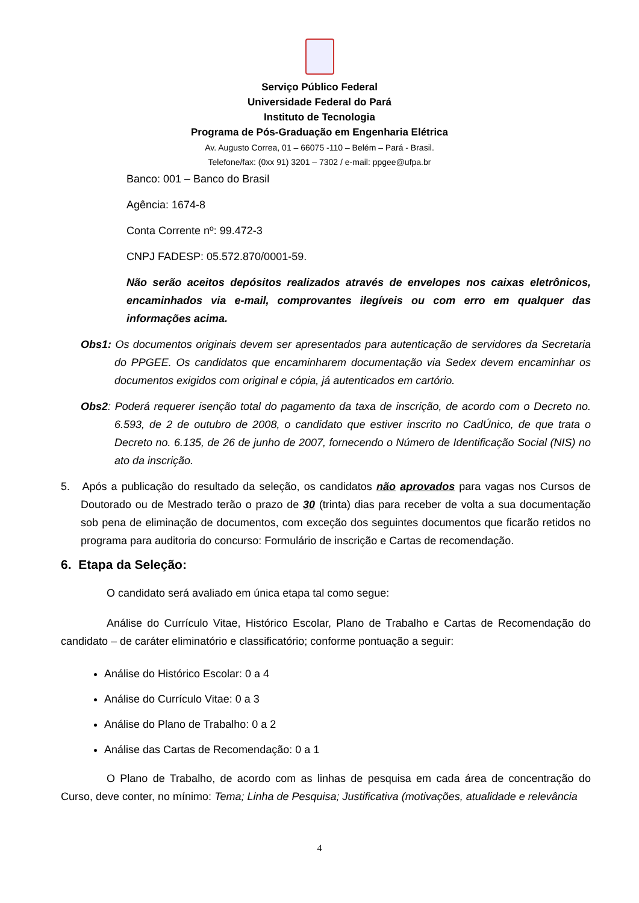Serviço Público Federal
Universidade Federal do Pará
Instituto de Tecnologia
Programa de Pós-Graduação em Engenharia Elétrica
Av. Augusto Correa, 01 – 66075 -110 – Belém – Pará - Brasil.
Telefone/fax: (0xx 91) 3201 – 7302 / e-mail: ppgee@ufpa.br
Banco: 001 – Banco do Brasil
Agência: 1674-8
Conta Corrente nº: 99.472-3
CNPJ FADESP: 05.572.870/0001-59.
Não serão aceitos depósitos realizados através de envelopes nos caixas eletrônicos, encaminhados via e-mail, comprovantes ilegíveis ou com erro em qualquer das informações acima.
Obs1: Os documentos originais devem ser apresentados para autenticação de servidores da Secretaria do PPGEE. Os candidatos que encaminharem documentação via Sedex devem encaminhar os documentos exigidos com original e cópia, já autenticados em cartório.
Obs2: Poderá requerer isenção total do pagamento da taxa de inscrição, de acordo com o Decreto no. 6.593, de 2 de outubro de 2008, o candidato que estiver inscrito no CadÚnico, de que trata o Decreto no. 6.135, de 26 de junho de 2007, fornecendo o Número de Identificação Social (NIS) no ato da inscrição.
5. Após a publicação do resultado da seleção, os candidatos não aprovados para vagas nos Cursos de Doutorado ou de Mestrado terão o prazo de 30 (trinta) dias para receber de volta a sua documentação sob pena de eliminação de documentos, com exceção dos seguintes documentos que ficarão retidos no programa para auditoria do concurso: Formulário de inscrição e Cartas de recomendação.
6. Etapa da Seleção:
O candidato será avaliado em única etapa tal como segue:
Análise do Currículo Vitae, Histórico Escolar, Plano de Trabalho e Cartas de Recomendação do candidato – de caráter eliminatório e classificatório; conforme pontuação a seguir:
Análise do Histórico Escolar: 0 a 4
Análise do Currículo Vitae: 0 a 3
Análise do Plano de Trabalho: 0 a 2
Análise das Cartas de Recomendação: 0 a 1
O Plano de Trabalho, de acordo com as linhas de pesquisa em cada área de concentração do Curso, deve conter, no mínimo: Tema; Linha de Pesquisa; Justificativa (motivações, atualidade e relevância
4